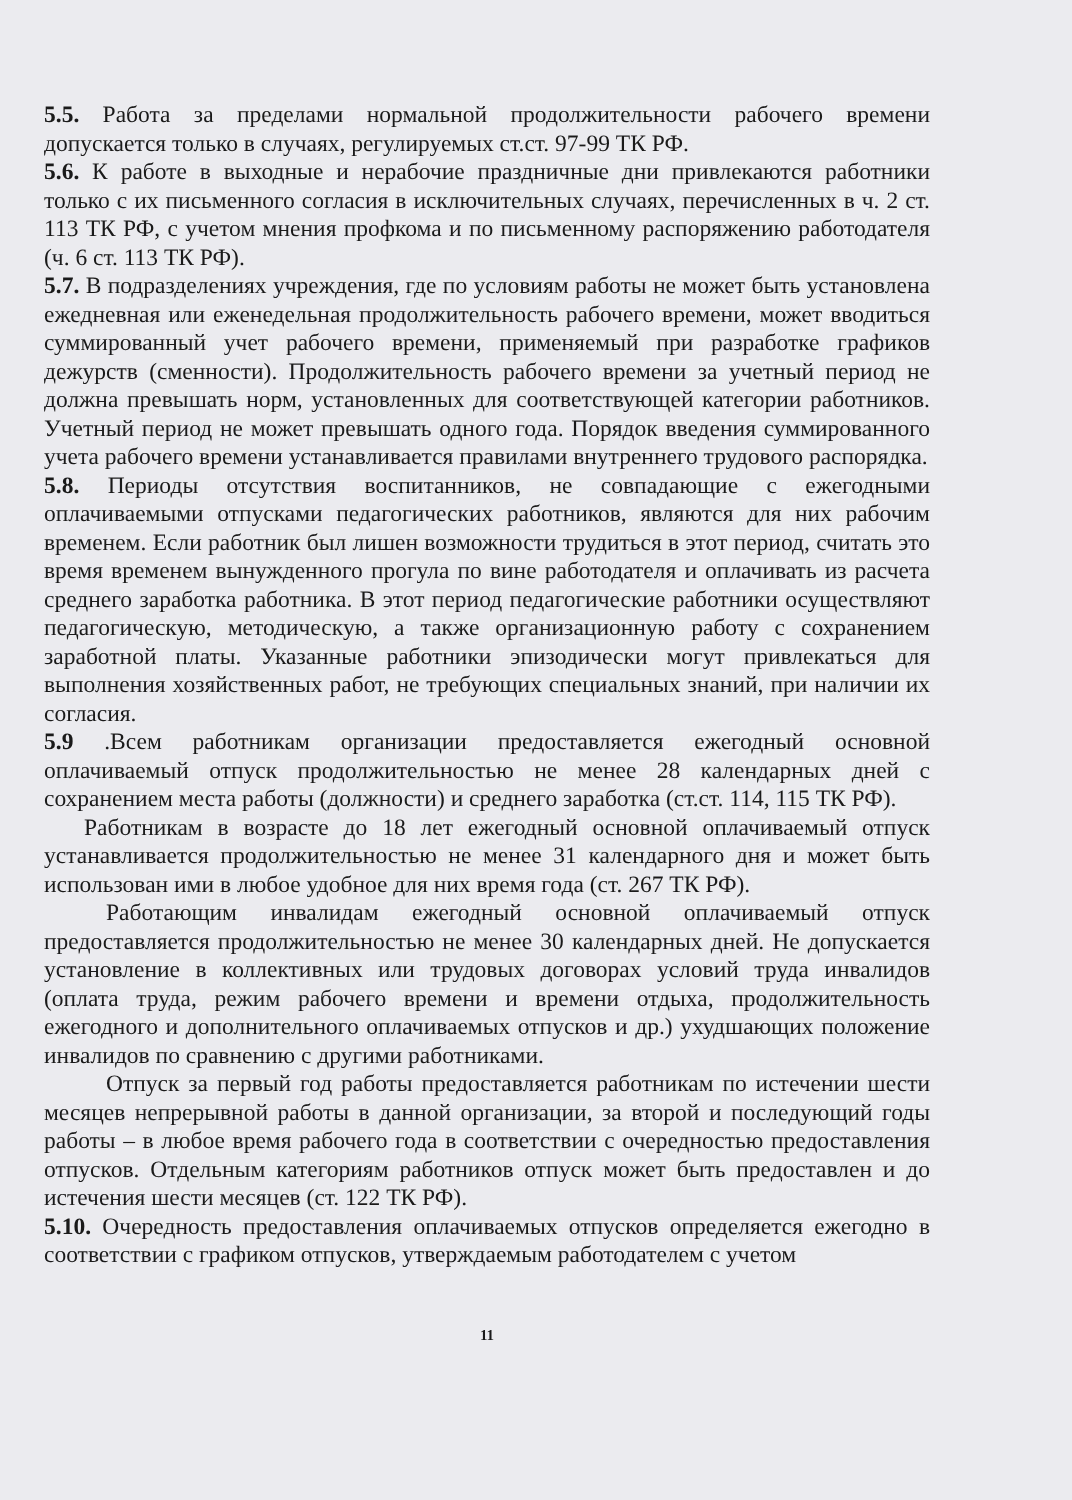5.5. Работа за пределами нормальной продолжительности рабочего времени допускается только в случаях, регулируемых ст.ст. 97-99 ТК РФ.
5.6. К работе в выходные и нерабочие праздничные дни привлекаются работники только с их письменного согласия в исключительных случаях, перечисленных в ч. 2 ст. 113 ТК РФ, с учетом мнения профкома и по письменному распоряжению работодателя (ч. 6 ст. 113 ТК РФ).
5.7. В подразделениях учреждения, где по условиям работы не может быть установлена ежедневная или еженедельная продолжительность рабочего времени, может вводиться суммированный учет рабочего времени, применяемый при разработке графиков дежурств (сменности). Продолжительность рабочего времени за учетный период не должна превышать норм, установленных для соответствующей категории работников. Учетный период не может превышать одного года. Порядок введения суммированного учета рабочего времени устанавливается правилами внутреннего трудового распорядка.
5.8. Периоды отсутствия воспитанников, не совпадающие с ежегодными оплачиваемыми отпусками педагогических работников, являются для них рабочим временем. Если работник был лишен возможности трудиться в этот период, считать это время временем вынужденного прогула по вине работодателя и оплачивать из расчета среднего заработка работника. В этот период педагогические работники осуществляют педагогическую, методическую, а также организационную работу с сохранением заработной платы. Указанные работники эпизодически могут привлекаться для выполнения хозяйственных работ, не требующих специальных знаний, при наличии их согласия.
5.9 .Всем работникам организации предоставляется ежегодный основной оплачиваемый отпуск продолжительностью не менее 28 календарных дней с сохранением места работы (должности) и среднего заработка (ст.ст. 114, 115 ТК РФ).
Работникам в возрасте до 18 лет ежегодный основной оплачиваемый отпуск устанавливается продолжительностью не менее 31 календарного дня и может быть использован ими в любое удобное для них время года (ст. 267 ТК РФ).
Работающим инвалидам ежегодный основной оплачиваемый отпуск предоставляется продолжительностью не менее 30 календарных дней. Не допускается установление в коллективных или трудовых договорах условий труда инвалидов (оплата труда, режим рабочего времени и времени отдыха, продолжительность ежегодного и дополнительного оплачиваемых отпусков и др.) ухудшающих положение инвалидов по сравнению с другими работниками.
Отпуск за первый год работы предоставляется работникам по истечении шести месяцев непрерывной работы в данной организации, за второй и последующий годы работы – в любое время рабочего года в соответствии с очередностью предоставления отпусков. Отдельным категориям работников отпуск может быть предоставлен и до истечения шести месяцев (ст. 122 ТК РФ).
5.10. Очередность предоставления оплачиваемых отпусков определяется ежегодно в соответствии с графиком отпусков, утверждаемым работодателем с учетом
11